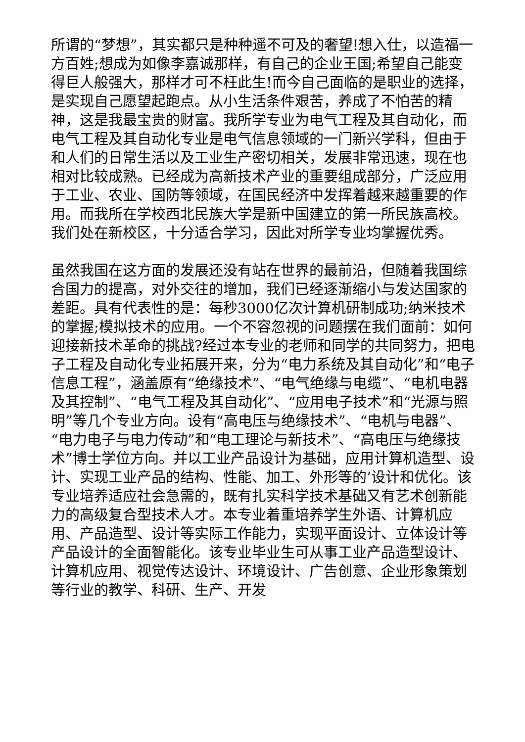所谓的“梦想”，其实都只是种种遥不可及的奢望!想入仕，以造福一方百姓;想成为如像李嘉诚那样，有自己的企业王国;希望自己能变得巨人般强大，那样才可不枉此生!而今自己面临的是职业的选择，是实现自己愿望起跑点。从小生活条件艰苦，养成了不怕苦的精神，这是我最宝贵的财富。我所学专业为电气工程及其自动化，而电气工程及其自动化专业是电气信息领域的一门新兴学科，但由于和人们的日常生活以及工业生产密切相关，发展非常迅速，现在也相对比较成熟。已经成为高新技术产业的重要组成部分，广泛应用于工业、农业、国防等领域，在国民经济中发挥着越来越重要的作用。而我所在学校西北民族大学是新中国建立的第一所民族高校。我们处在新校区，十分适合学习，因此对所学专业均掌握优秀。
虽然我国在这方面的发展还没有站在世界的最前沿，但随着我国综合国力的提高，对外交往的增加，我们已经逐渐缩小与发达国家的差距。具有代表性的是：每秒3000亿次计算机研制成功;纳米技术的掌握;模拟技术的应用。一个不容忽视的问题摆在我们面前：如何迎接新技术革命的挑战?经过本专业的老师和同学的共同努力，把电子工程及自动化专业拓展开来，分为“电力系统及其自动化”和“电子信息工程”，涵盖原有“绝缘技术”、“电气绝缘与电缆”、“电机电器及其控制”、“电气工程及其自动化”、“应用电子技术”和“光源与照明”等几个专业方向。设有“高电压与绝缘技术”、“电机与电器”、“电力电子与电力传动”和“电工理论与新技术”、“高电压与绝缘技术”博士学位方向。并以工业产品设计为基础，应用计算机造型、设计、实现工业产品的结构、性能、加工、外形等的’设计和优化。该专业培养适应社会急需的，既有扎实科学技术基础又有艺术创新能力的高级复合型技术人才。本专业着重培养学生外语、计算机应用、产品造型、设计等实际工作能力，实现平面设计、立体设计等产品设计的全面智能化。该专业毕业生可从事工业产品造型设计、计算机应用、视觉传达设计、环境设计、广告创意、企业形象策划等行业的教学、科研、生产、开发